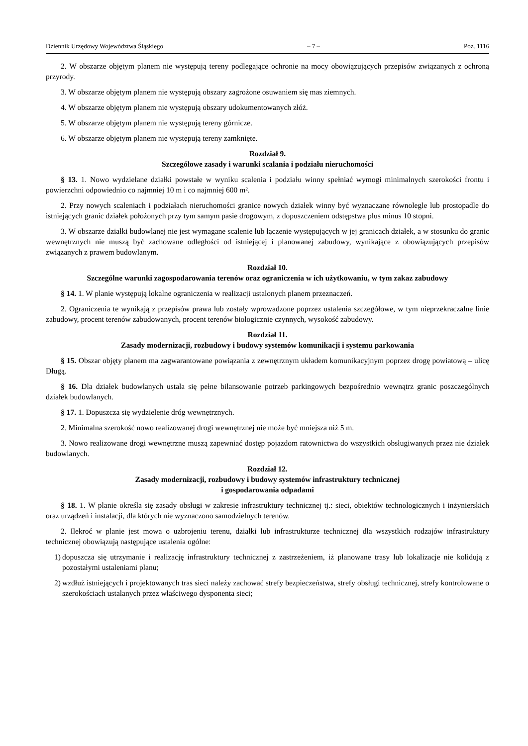Dziennik Urzędowy Województwa Śląskiego – 7 – Poz. 1116
2. W obszarze objętym planem nie występują tereny podlegające ochronie na mocy obowiązujących przepisów związanych z ochroną przyrody.
3. W obszarze objętym planem nie występują obszary zagrożone osuwaniem się mas ziemnych.
4. W obszarze objętym planem nie występują obszary udokumentowanych złóż.
5. W obszarze objętym planem nie występują tereny górnicze.
6. W obszarze objętym planem nie występują tereny zamknięte.
Rozdział 9.
Szczegółowe zasady i warunki scalania i podziału nieruchomości
§ 13. 1. Nowo wydzielane działki powstałe w wyniku scalenia i podziału winny spełniać wymogi minimalnych szerokości frontu i powierzchni odpowiednio co najmniej 10 m i co najmniej 600 m².
2. Przy nowych scaleniach i podziałach nieruchomości granice nowych działek winny być wyznaczane równolegle lub prostopadle do istniejących granic działek położonych przy tym samym pasie drogowym, z dopuszczeniem odstępstwa plus minus 10 stopni.
3. W obszarze działki budowlanej nie jest wymagane scalenie lub łączenie występujących w jej granicach działek, a w stosunku do granic wewnętrznych nie muszą być zachowane odległości od istniejącej i planowanej zabudowy, wynikające z obowiązujących przepisów związanych z prawem budowlanym.
Rozdział 10.
Szczególne warunki zagospodarowania terenów oraz ograniczenia w ich użytkowaniu, w tym zakaz zabudowy
§ 14. 1. W planie występują lokalne ograniczenia w realizacji ustalonych planem przeznaczeń.
2. Ograniczenia te wynikają z przepisów prawa lub zostały wprowadzone poprzez ustalenia szczegółowe, w tym nieprzekraczalne linie zabudowy, procent terenów zabudowanych, procent terenów biologicznie czynnych, wysokość zabudowy.
Rozdział 11.
Zasady modernizacji, rozbudowy i budowy systemów komunikacji i systemu parkowania
§ 15. Obszar objęty planem ma zagwarantowane powiązania z zewnętrznym układem komunikacyjnym poprzez drogę powiatową – ulicę Długą.
§ 16. Dla działek budowlanych ustala się pełne bilansowanie potrzeb parkingowych bezpośrednio wewnątrz granic poszczególnych działek budowlanych.
§ 17. 1. Dopuszcza się wydzielenie dróg wewnętrznych.
2. Minimalna szerokość nowo realizowanej drogi wewnętrznej nie może być mniejsza niż 5 m.
3. Nowo realizowane drogi wewnętrzne muszą zapewniać dostęp pojazdom ratownictwa do wszystkich obsługiwanych przez nie działek budowlanych.
Rozdział 12.
Zasady modernizacji, rozbudowy i budowy systemów infrastruktury technicznej
i gospodarowania odpadami
§ 18. 1. W planie określa się zasady obsługi w zakresie infrastruktury technicznej tj.: sieci, obiektów technologicznych i inżynierskich oraz urządzeń i instalacji, dla których nie wyznaczono samodzielnych terenów.
2. Ilekroć w planie jest mowa o uzbrojeniu terenu, działki lub infrastrukturze technicznej dla wszystkich rodzajów infrastruktury technicznej obowiązują następujące ustalenia ogólne:
1) dopuszcza się utrzymanie i realizację infrastruktury technicznej z zastrzeżeniem, iż planowane trasy lub lokalizacje nie kolidują z pozostałymi ustaleniami planu;
2) wzdłuż istniejących i projektowanych tras sieci należy zachować strefy bezpieczeństwa, strefy obsługi technicznej, strefy kontrolowane o szerokościach ustalanych przez właściwego dysponenta sieci;